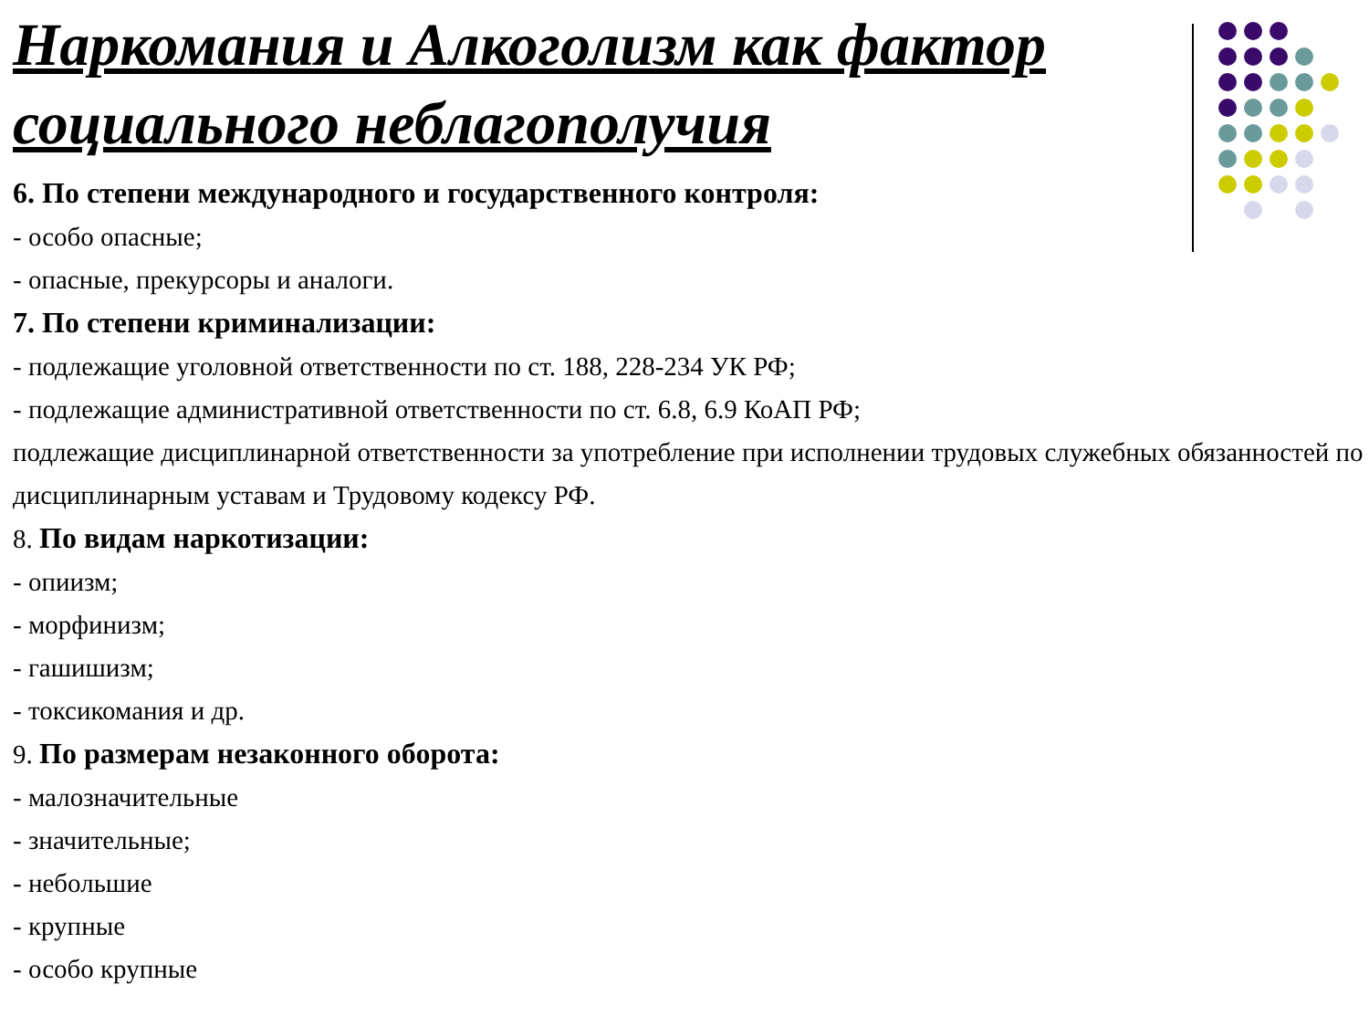Наркомания и Алкоголизм как фактор социального неблагополучия
6. По степени международного и государственного контроля:
- особо опасные;
- опасные, прекурсоры и аналоги.
7. По степени криминализации:
- подлежащие уголовной ответственности по ст. 188, 228-234 УК РФ;
- подлежащие административной ответственности по ст. 6.8, 6.9 КоАП РФ;
подлежащие дисциплинарной ответственности за употребление при исполнении трудовых служебных обязанностей по дисциплинарным уставам и Трудовому кодексу РФ.
8. По видам наркотизации:
- опиизм;
- морфинизм;
- гашишизм;
- токсикомания и др.
9. По размерам незаконного оборота:
- малозначительные
- значительные;
- небольшие
- крупные
- особо крупные